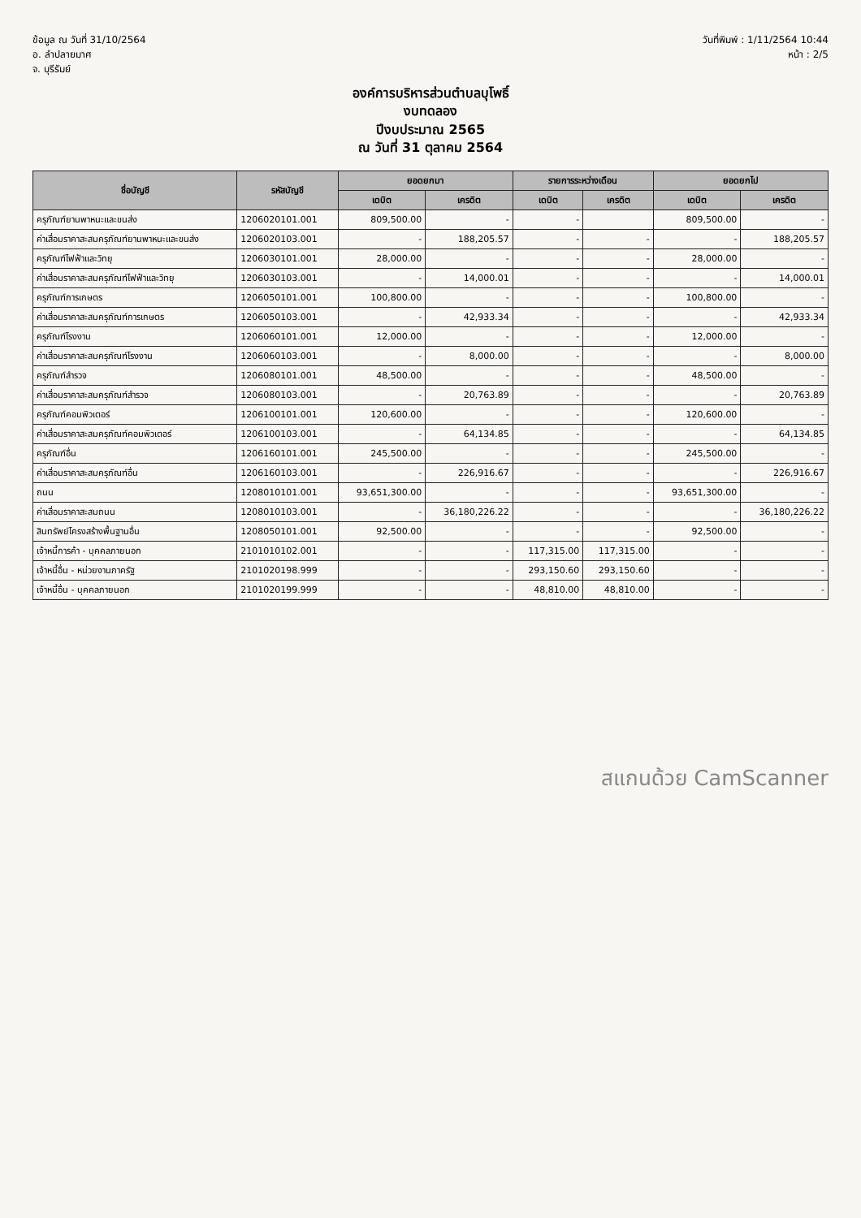ข้อมูล ณ วันที่ 31/10/2564
อ. ลำปลายมาศ
จ. บุรีรัมย์
วันที่พิมพ์ : 1/11/2564 10:44
หน้า : 2/5
องค์การบริหารส่วนตำบลบุโพธิ์
งบทดลอง
ปีงบประมาณ 2565
ณ วันที่ 31 ตุลาคม 2564
| ชื่อบัญชี | รหัสบัญชี | ยอดยกมา | | รายการระหว่างเดือน | | ยอดยกไป | |
| --- | --- | --- | --- | --- | --- | --- | --- |
| | | เดบิต | เครดิต | เดบิต | เครดิต | เดบิต | เครดิต |
| ครุภัณฑ์ยานพาหนะและขนส่ง | 1206020101.001 | 809,500.00 | - | - | | 809,500.00 | - |
| ค่าเสื่อมราคาสะสมครุภัณฑ์ยานพาหนะและขนส่ง | 1206020103.001 | - | 188,205.57 | - | - | - | 188,205.57 |
| ครุภัณฑ์ไฟฟ้าและวิทยุ | 1206030101.001 | 28,000.00 | - | - | - | 28,000.00 | - |
| ค่าเสื่อมราคาสะสมครุภัณฑ์ไฟฟ้าและวิทยุ | 1206030103.001 | - | 14,000.01 | - | - | - | 14,000.01 |
| ครุภัณฑ์การเกษตร | 1206050101.001 | 100,800.00 | - | - | - | 100,800.00 | - |
| ค่าเสื่อมราคาสะสมครุภัณฑ์การเกษตร | 1206050103.001 | - | 42,933.34 | - | - | - | 42,933.34 |
| ครุภัณฑ์โรงงาน | 1206060101.001 | 12,000.00 | - | - | - | 12,000.00 | - |
| ค่าเสื่อมราคาสะสมครุภัณฑ์โรงงาน | 1206060103.001 | - | 8,000.00 | - | - | - | 8,000.00 |
| ครุภัณฑ์สำรวจ | 1206080101.001 | 48,500.00 | - | - | - | 48,500.00 | - |
| ค่าเสื่อมราคาสะสมครุภัณฑ์สำรวจ | 1206080103.001 | - | 20,763.89 | - | - | - | 20,763.89 |
| ครุภัณฑ์คอมพิวเตอร์ | 1206100101.001 | 120,600.00 | - | - | - | 120,600.00 | - |
| ค่าเสื่อมราคาสะสมครุภัณฑ์คอมพิวเตอร์ | 1206100103.001 | - | 64,134.85 | - | - | - | 64,134.85 |
| ครุภัณฑ์อื่น | 1206160101.001 | 245,500.00 | - | - | - | 245,500.00 | - |
| ค่าเสื่อมราคาสะสมครุภัณฑ์อื่น | 1206160103.001 | - | 226,916.67 | - | - | - | 226,916.67 |
| ถนน | 1208010101.001 | 93,651,300.00 | - | - | - | 93,651,300.00 | - |
| ค่าเสื่อมราคาสะสมถนน | 1208010103.001 | - | 36,180,226.22 | - | - | - | 36,180,226.22 |
| สินทรัพย์โครงสร้างพื้นฐานอื่น | 1208050101.001 | 92,500.00 | - | - | - | 92,500.00 | - |
| เจ้าหนี้การค้า - บุคคลภายนอก | 2101010102.001 | - | - | 117,315.00 | 117,315.00 | - | - |
| เจ้าหนี้อื่น - หน่วยงานภาครัฐ | 2101020198.999 | - | - | 293,150.60 | 293,150.60 | - | - |
| เจ้าหนี้อื่น - บุคคลภายนอก | 2101020199.999 | - | - | 48,810.00 | 48,810.00 | - | - |
สแกนด้วย CamScanner